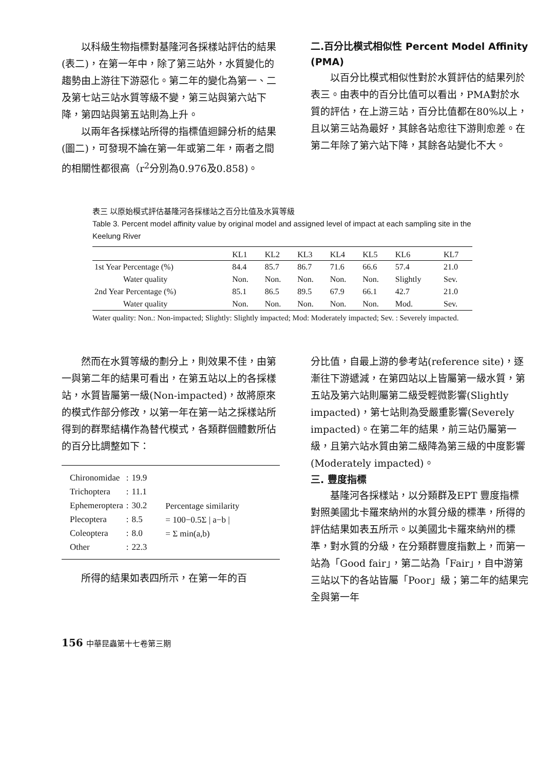以科級生物指標對基隆河各採樣站評估的結果(表二)，在第一年中，除了第三站外，水質變化的趨勢由上游往下游惡化。第二年的變化為第一、二及第七站三站水質等級不變，第三站與第六站下降，第四站與第五站則為上升。
以兩年各採樣站所得的指標值迴歸分析的結果(圖二)，可發現不論在第一年或第二年，兩者之間的相關性都很高（r<sup>2</sup>分別為0.976及0.858)。
二.百分比模式相似性 Percent Model Affinity (PMA)
以百分比模式相似性對於水質評估的結果列於表三。由表中的百分比值可以看出，PMA對於水質的評估，在上游三站，百分比值都在80%以上，且以第三站為最好，其餘各站愈往下游則愈差。在第二年除了第六站下降，其餘各站變化不大。
表三 以原始模式評估基隆河各採樣站之百分比值及水質等級
Table 3. Percent model affinity value by original model and assigned level of impact at each sampling site in the Keelung River
| | KL1 | KL2 | KL3 | KL4 | KL5 | KL6 | KL7 |
| --- | --- | --- | --- | --- | --- | --- | --- |
| 1st Year Percentage (%) | 84.4 | 85.7 | 86.7 | 71.6 | 66.6 | 57.4 | 21.0 |
| Water quality | Non. | Non. | Non. | Non. | Non. | Slightly | Sev. |
| 2nd Year Percentage (%) | 85.1 | 86.5 | 89.5 | 67.9 | 66.1 | 42.7 | 21.0 |
| Water quality | Non. | Non. | Non. | Non. | Non. | Mod. | Sev. |
Water quality: Non.: Non-impacted; Slightly: Slightly impacted; Mod: Moderately impacted; Sev. : Severely impacted.
然而在水質等級的劃分上，則效果不佳，由第一與第二年的結果可看出，在第五站以上的各採樣站，水質皆屬第一級(Non-impacted)，故將原來的模式作部分修改，以第一年在第一站之採樣站所得到的群聚結構作為替代模式，各類群個體數所佔的百分比調整如下：
| Chironomidae | : | 19.9 |
| Trichoptera | : | 11.1 |
| Ephemeroptera | : | 30.2 |
| Plecoptera | : | 8.5 |
| Coleoptera | : | 8.0 |
| Other | : | 22.3 |
Percentage similarity
= 100−0.5Σ | a−b |
= Σ min(a,b)
所得的結果如表四所示，在第一年的百
分比值，自最上游的參考站(reference site)，逐漸往下游遞減，在第四站以上皆屬第一級水質，第五站及第六站則屬第二級受輕微影響(Slightly impacted)，第七站則為受嚴重影響(Severely impacted)。在第二年的結果，前三站仍屬第一級，且第六站水質由第二級降為第三級的中度影響(Moderately impacted)。
三. 豐度指標
基隆河各採樣站，以分類群及EPT 豐度指標對照美國北卡羅來納州的水質分級的標準，所得的評估結果如表五所示。以美國北卡羅來納州的標準，對水質的分級，在分類群豐度指數上，而第一站為「Good fair」，第二站為「Fair」，自中游第三站以下的各站皆屬「Poor」級；第二年的結果完全與第一年
156 中華昆蟲第十七卷第三期